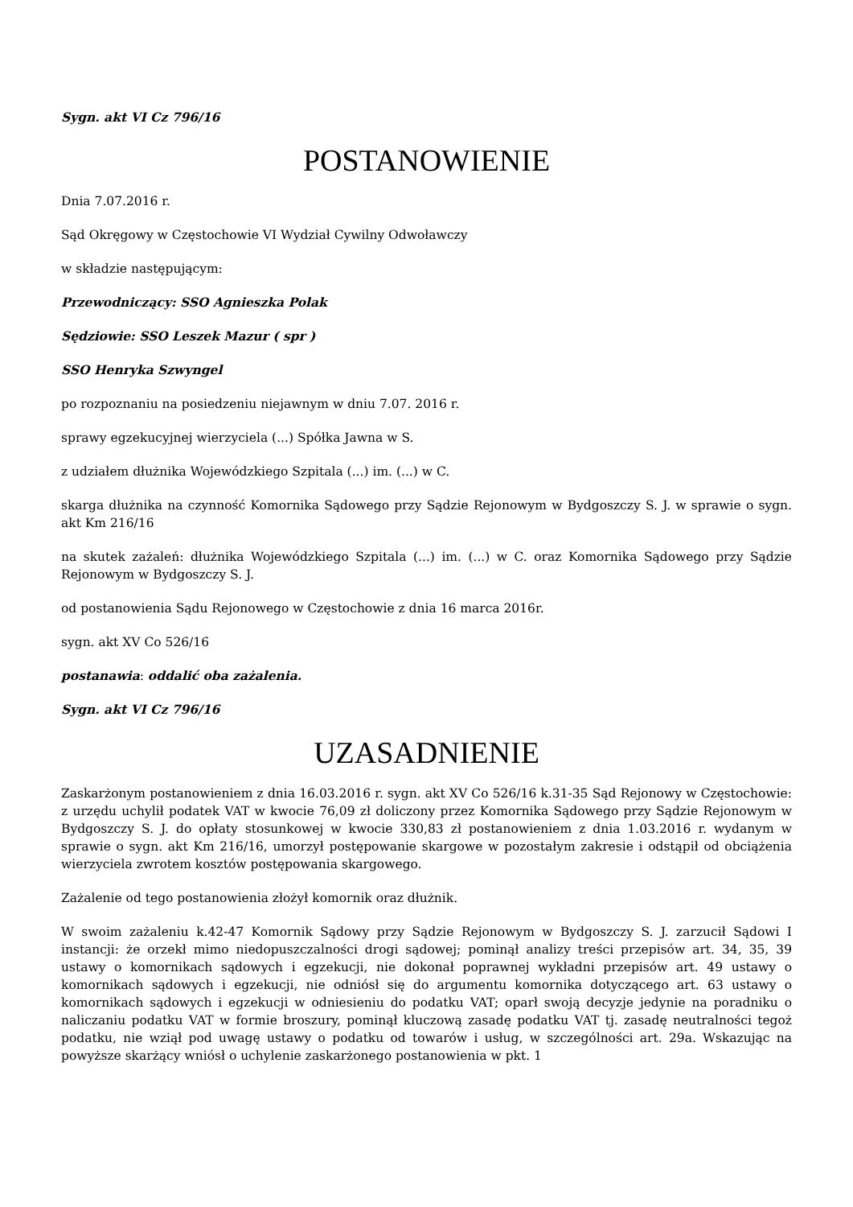Sygn. akt VI Cz 796/16
POSTANOWIENIE
Dnia 7.07.2016 r.
Sąd Okręgowy w Częstochowie VI Wydział Cywilny Odwoławczy
w składzie następującym:
Przewodniczący: SSO Agnieszka Polak
Sędziowie: SSO Leszek Mazur ( spr )
SSO Henryka Szwyngel
po rozpoznaniu na posiedzeniu niejawnym w dniu 7.07. 2016 r.
sprawy egzekucyjnej wierzyciela (...) Spółka Jawna w S.
z udziałem dłużnika Wojewódzkiego Szpitala (...) im. (...) w C.
skarga dłużnika na czynność Komornika Sądowego przy Sądzie Rejonowym w Bydgoszczy S. J. w sprawie o sygn. akt Km 216/16
na skutek zażaleń: dłużnika Wojewódzkiego Szpitala (...) im. (...) w C. oraz Komornika Sądowego przy Sądzie Rejonowym w Bydgoszczy S. J.
od postanowienia Sądu Rejonowego w Częstochowie z dnia 16 marca 2016r.
sygn. akt XV Co 526/16
postanawia: oddalić oba zażalenia.
Sygn. akt VI Cz 796/16
UZASADNIENIE
Zaskarżonym postanowieniem z dnia 16.03.2016 r. sygn. akt XV Co 526/16 k.31-35 Sąd Rejonowy w Częstochowie: z urzędu uchylił podatek VAT w kwocie 76,09 zł doliczony przez Komornika Sądowego przy Sądzie Rejonowym w Bydgoszczy S. J. do opłaty stosunkowej w kwocie 330,83 zł postanowieniem z dnia 1.03.2016 r. wydanym w sprawie o sygn. akt Km 216/16, umorzył postępowanie skargowe w pozostałym zakresie i odstąpił od obciążenia wierzyciela zwrotem kosztów postępowania skargowego.
Zażalenie od tego postanowienia złożył komornik oraz dłużnik.
W swoim zażaleniu k.42-47 Komornik Sądowy przy Sądzie Rejonowym w Bydgoszczy S. J. zarzucił Sądowi I instancji: że orzekł mimo niedopuszczalności drogi sądowej; pominął analizy treści przepisów art. 34, 35, 39 ustawy o komornikach sądowych i egzekucji, nie dokonał poprawnej wykładni przepisów art. 49 ustawy o komornikach sądowych i egzekucji, nie odniósł się do argumentu komornika dotyczącego art. 63 ustawy o komornikach sądowych i egzekucji w odniesieniu do podatku VAT; oparł swoją decyzje jedynie na poradniku o naliczaniu podatku VAT w formie broszury, pominął kluczową zasadę podatku VAT tj. zasadę neutralności tegoż podatku, nie wziął pod uwagę ustawy o podatku od towarów i usług, w szczególności art. 29a. Wskazując na powyższe skarżący wniósł o uchylenie zaskarżonego postanowienia w pkt. 1